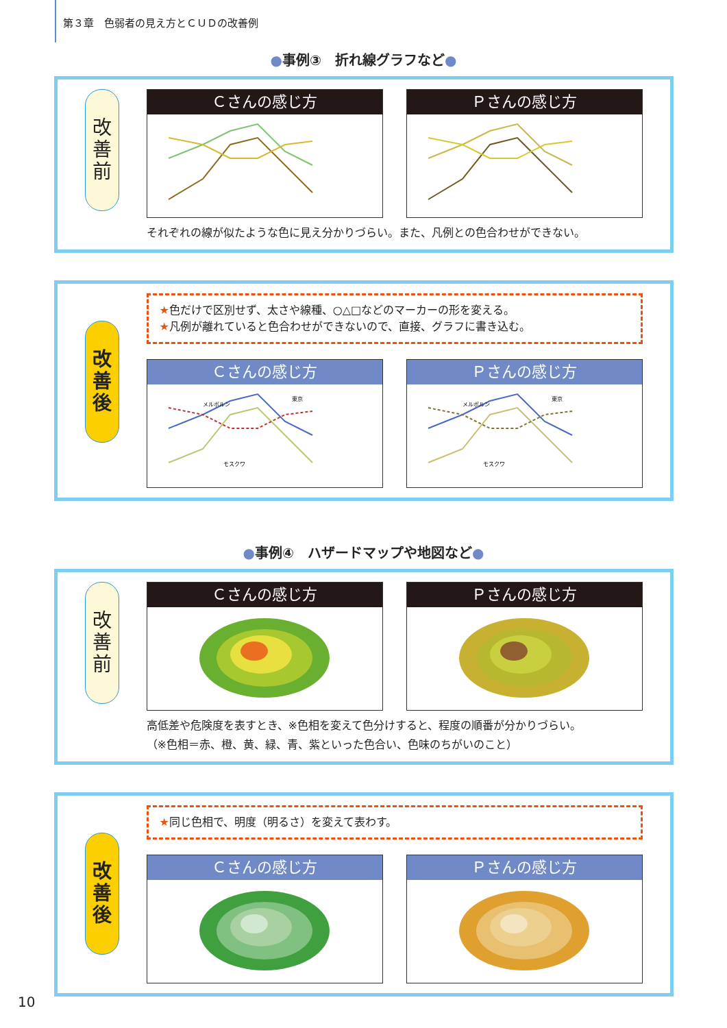第３章　色弱者の見え方とＣＵＤの改善例
●事例③　折れ線グラフなど●
改
善
前
Ｃさんの感じ方 Ｐさんの感じ方
それぞれの線が似たような色に見え分かりづらい。また、凡例との色合わせができない。
改
善
後
★色だけで区別せず、太さや線種、○△□などのマーカーの形を変える。
★凡例が離れていると色合わせができないので、直接、グラフに書き込む。
Ｃさんの感じ方
メルボルン
東京
モスクワ
Ｐさんの感じ方
メルボルン
東京
モスクワ
●事例④　ハザードマップや地図など●
改
善
前
Ｃさんの感じ方 Ｐさんの感じ方
高低差や危険度を表すとき、※色相を変えて色分けすると、程度の順番が分かりづらい。
（※色相＝赤、橙、黄、緑、青、紫といった色合い、色味のちがいのこと）
改
善
後
★同じ色相で、明度（明るさ）を変えて表わす。
Ｃさんの感じ方 Ｐさんの感じ方
10